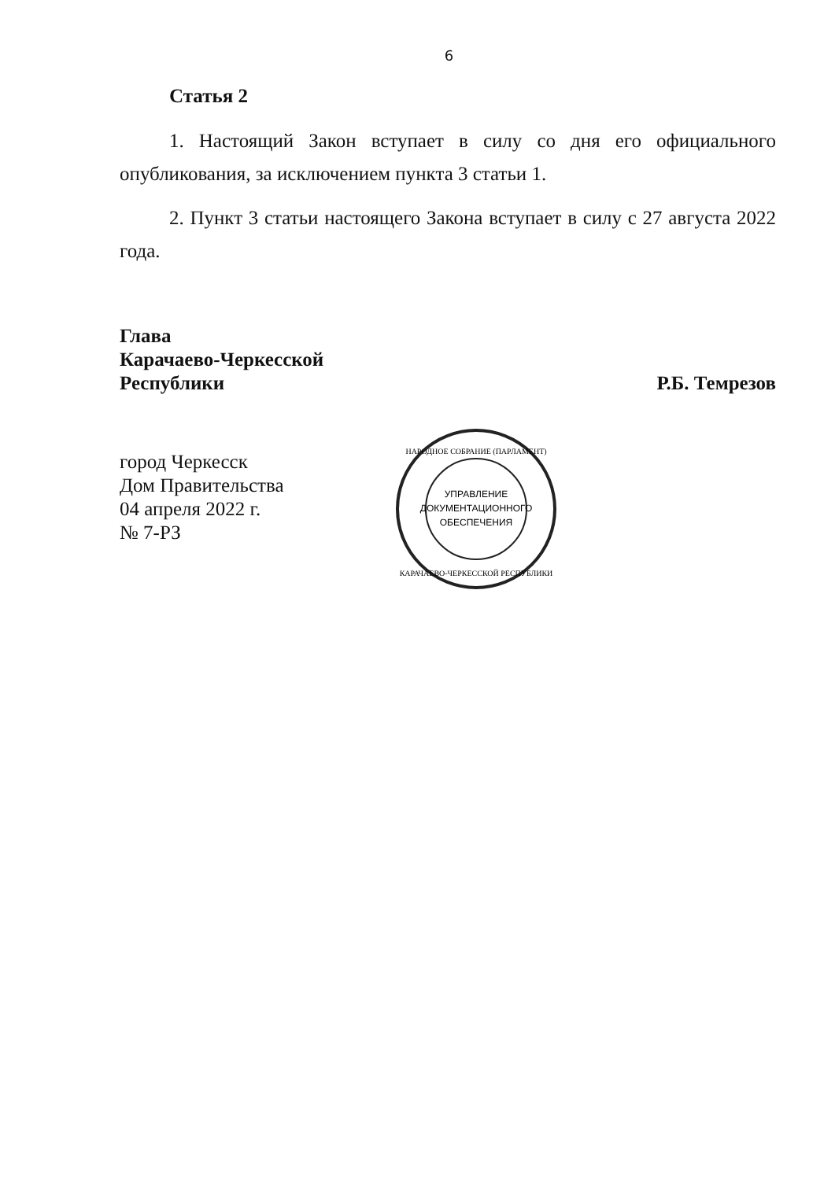6
Статья 2
1. Настоящий Закон вступает в силу со дня его официального опубликования, за исключением пункта 3 статьи 1.
2. Пункт 3 статьи настоящего Закона вступает в силу с 27 августа 2022 года.
Глава
Карачаево-Черкесской
Республики
Р.Б. Темрезов
город Черкесск
Дом Правительства
04 апреля 2022 г.
№ 7-РЗ
УПРАВЛЕНИЕ
ДОКУМЕНТАЦИОННОГО
ОБЕСПЕЧЕНИЯ
НАРОДНОЕ СОБРАНИЕ (ПАРЛАМЕНТ)
КАРАЧАЕВО-ЧЕРКЕССКОЙ РЕСПУБЛИКИ